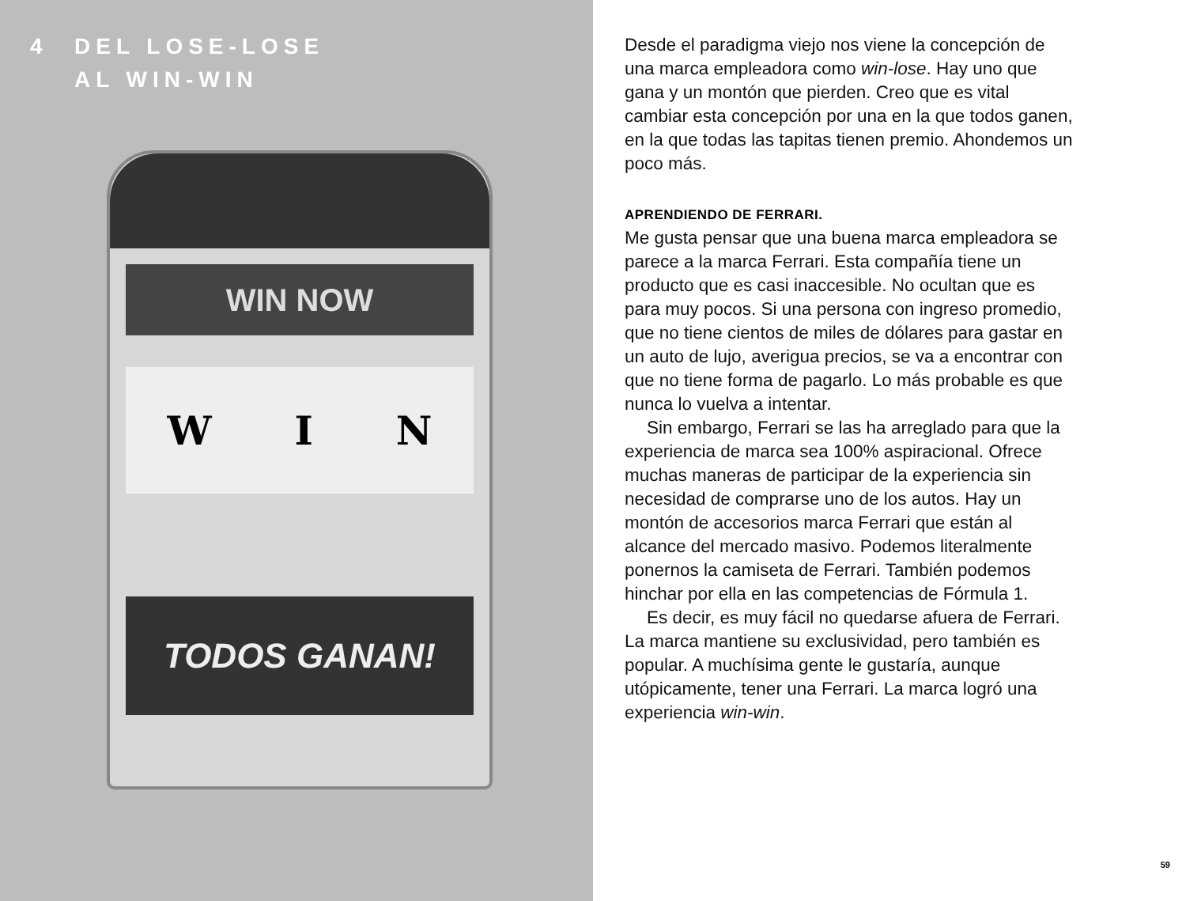4 DEL LOSE-LOSE
AL WIN-WIN
WIN NOW
W I N
TODOS GANAN!
Desde el paradigma viejo nos viene la concepción de una marca empleadora como win-lose. Hay uno que gana y un montón que pierden. Creo que es vital cambiar esta concepción por una en la que todos ganen, en la que todas las tapitas tienen premio. Ahondemos un poco más.
APRENDIENDO DE FERRARI.
Me gusta pensar que una buena marca empleadora se parece a la marca Ferrari. Esta compañía tiene un producto que es casi inaccesible. No ocultan que es para muy pocos. Si una persona con ingreso promedio, que no tiene cientos de miles de dólares para gastar en un auto de lujo, averigua precios, se va a encontrar con que no tiene forma de pagarlo. Lo más probable es que nunca lo vuelva a intentar.
Sin embargo, Ferrari se las ha arreglado para que la experiencia de marca sea 100% aspiracional. Ofrece muchas maneras de participar de la experiencia sin necesidad de comprarse uno de los autos. Hay un montón de accesorios marca Ferrari que están al alcance del mercado masivo. Podemos literalmente ponernos la camiseta de Ferrari. También podemos hinchar por ella en las competencias de Fórmula 1.
Es decir, es muy fácil no quedarse afuera de Ferrari. La marca mantiene su exclusividad, pero también es popular. A muchísima gente le gustaría, aunque utópicamente, tener una Ferrari. La marca logró una experiencia win-win.
59